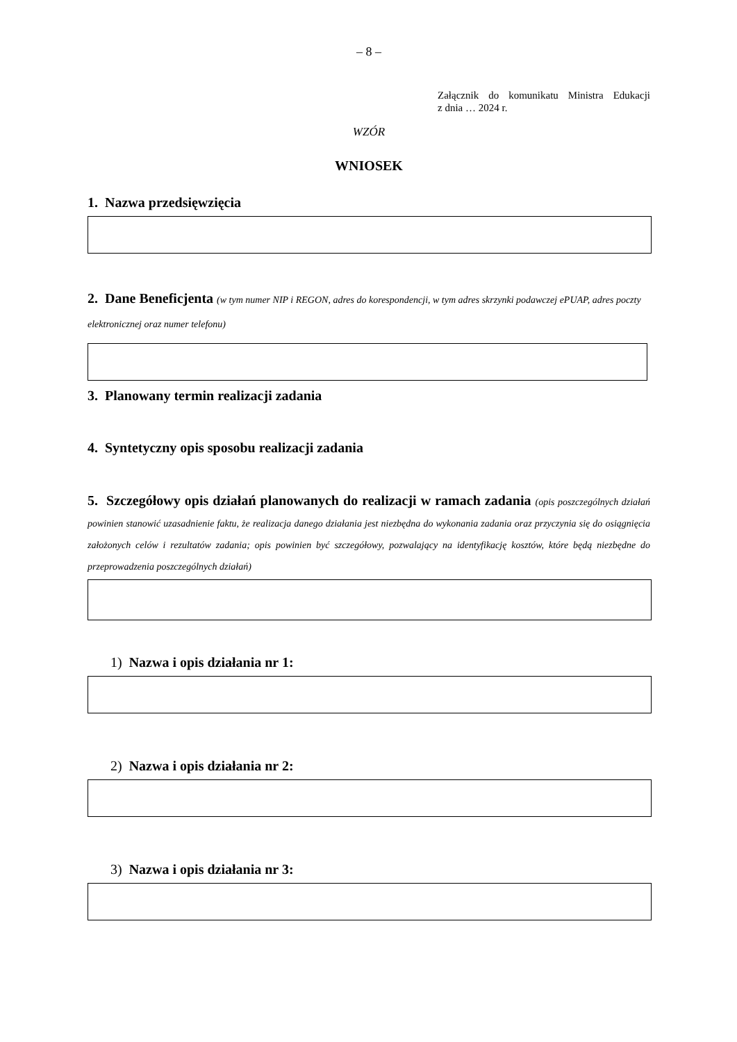– 8 –
Załącznik do komunikatu Ministra Edukacji
z dnia … 2024 r.
WZÓR
WNIOSEK
1. Nazwa przedsięwzięcia
2. Dane Beneficjenta (w tym numer NIP i REGON, adres do korespondencji, w tym adres skrzynki podawczej ePUAP, adres poczty elektronicznej oraz numer telefonu)
3. Planowany termin realizacji zadania
4. Syntetyczny opis sposobu realizacji zadania
5. Szczegółowy opis działań planowanych do realizacji w ramach zadania (opis poszczególnych działań powinien stanowić uzasadnienie faktu, że realizacja danego działania jest niezbędna do wykonania zadania oraz przyczynia się do osiągnięcia założonych celów i rezultatów zadania; opis powinien być szczegółowy, pozwalający na identyfikację kosztów, które będą niezbędne do przeprowadzenia poszczególnych działań)
1) Nazwa i opis działania nr 1:
2) Nazwa i opis działania nr 2:
3) Nazwa i opis działania nr 3: